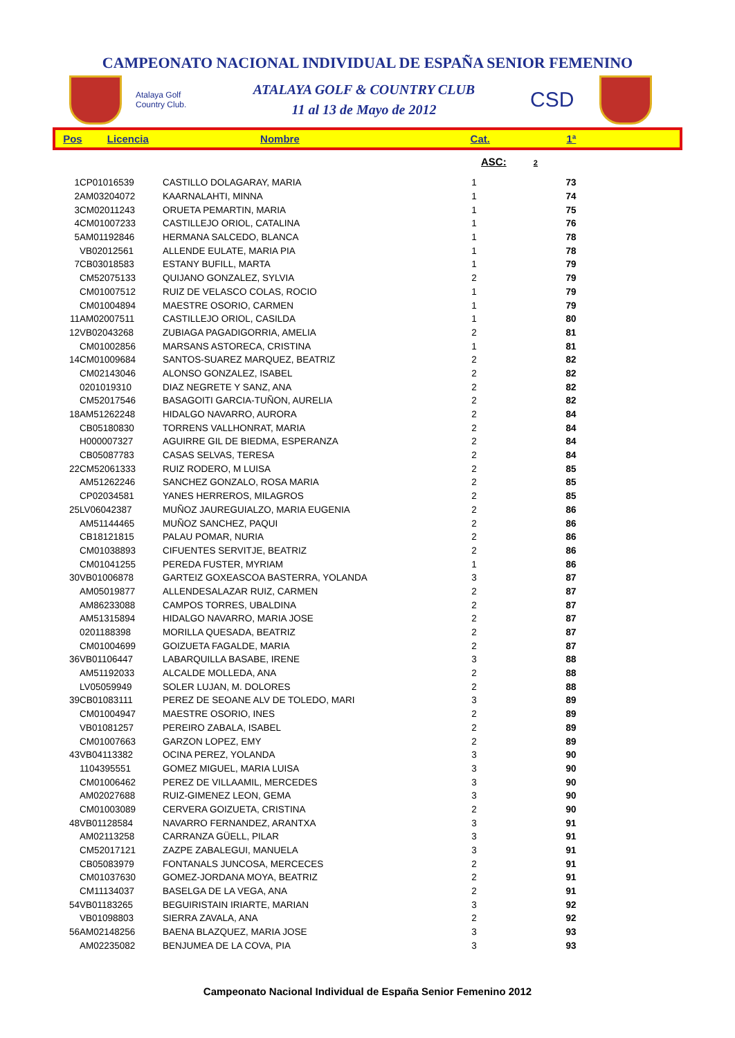CAMPEONATO NACIONAL INDIVIDUAL DE ESPAÑA SENIOR FEMENINO
Atalaya Golf
Country Club.
ATALAYA GOLF & COUNTRY CLUB
11 al 13 de Mayo de 2012
CSD
| Pos | Licencia | Nombre | Cat. | 1ª | |
| --- | --- | --- | --- | --- | --- |
ASC: 2
| 1 | CP01016539 | CASTILLO DOLAGARAY, MARIA | 1 | 73 |
| 2 | AM03204072 | KAARNALAHTI, MINNA | 1 | 74 |
| 3 | CM02011243 | ORUETA PEMARTIN, MARIA | 1 | 75 |
| 4 | CM01007233 | CASTILLEJO ORIOL, CATALINA | 1 | 76 |
| 5 | AM01192846 | HERMANA SALCEDO, BLANCA | 1 | 78 |
| | VB02012561 | ALLENDE EULATE, MARIA PIA | 1 | 78 |
| 7 | CB03018583 | ESTANY BUFILL, MARTA | 1 | 79 |
| | CM52075133 | QUIJANO GONZALEZ, SYLVIA | 2 | 79 |
| | CM01007512 | RUIZ DE VELASCO COLAS, ROCIO | 1 | 79 |
| | CM01004894 | MAESTRE OSORIO, CARMEN | 1 | 79 |
| 11 | AM02007511 | CASTILLEJO ORIOL, CASILDA | 1 | 80 |
| 12 | VB02043268 | ZUBIAGA PAGADIGORRIA, AMELIA | 2 | 81 |
| | CM01002856 | MARSANS ASTORECA, CRISTINA | 1 | 81 |
| 14 | CM01009684 | SANTOS-SUAREZ MARQUEZ, BEATRIZ | 2 | 82 |
| | CM02143046 | ALONSO GONZALEZ, ISABEL | 2 | 82 |
| | 0201019310 | DIAZ NEGRETE Y SANZ, ANA | 2 | 82 |
| | CM52017546 | BASAGOITI GARCIA-TUÑON, AURELIA | 2 | 82 |
| 18 | AM51262248 | HIDALGO NAVARRO, AURORA | 2 | 84 |
| | CB05180830 | TORRENS VALLHONRAT, MARIA | 2 | 84 |
| | H000007327 | AGUIRRE GIL DE BIEDMA, ESPERANZA | 2 | 84 |
| | CB05087783 | CASAS SELVAS, TERESA | 2 | 84 |
| 22 | CM52061333 | RUIZ RODERO, M LUISA | 2 | 85 |
| | AM51262246 | SANCHEZ GONZALO, ROSA MARIA | 2 | 85 |
| | CP02034581 | YANES HERREROS, MILAGROS | 2 | 85 |
| 25 | LV06042387 | MUÑOZ JAUREGUIALZO, MARIA EUGENIA | 2 | 86 |
| | AM51144465 | MUÑOZ SANCHEZ, PAQUI | 2 | 86 |
| | CB18121815 | PALAU POMAR, NURIA | 2 | 86 |
| | CM01038893 | CIFUENTES SERVITJE, BEATRIZ | 2 | 86 |
| | CM01041255 | PEREDA FUSTER, MYRIAM | 1 | 86 |
| 30 | VB01006878 | GARTEIZ GOXEASCOA BASTERRA, YOLANDA | 3 | 87 |
| | AM05019877 | ALLENDESALAZAR RUIZ, CARMEN | 2 | 87 |
| | AM86233088 | CAMPOS TORRES, UBALDINA | 2 | 87 |
| | AM51315894 | HIDALGO NAVARRO, MARIA JOSE | 2 | 87 |
| | 0201188398 | MORILLA QUESADA, BEATRIZ | 2 | 87 |
| | CM01004699 | GOIZUETA FAGALDE, MARIA | 2 | 87 |
| 36 | VB01106447 | LABARQUILLA BASABE, IRENE | 3 | 88 |
| | AM51192033 | ALCALDE MOLLEDA, ANA | 2 | 88 |
| | LV05059949 | SOLER LUJAN, M. DOLORES | 2 | 88 |
| 39 | CB01083111 | PEREZ DE SEOANE ALV DE TOLEDO, MARI | 3 | 89 |
| | CM01004947 | MAESTRE OSORIO, INES | 2 | 89 |
| | VB01081257 | PEREIRO ZABALA, ISABEL | 2 | 89 |
| | CM01007663 | GARZON LOPEZ, EMY | 2 | 89 |
| 43 | VB04113382 | OCINA PEREZ, YOLANDA | 3 | 90 |
| | 1104395551 | GOMEZ MIGUEL, MARIA LUISA | 3 | 90 |
| | CM01006462 | PEREZ DE VILLAAMIL, MERCEDES | 3 | 90 |
| | AM02027688 | RUIZ-GIMENEZ LEON, GEMA | 3 | 90 |
| | CM01003089 | CERVERA GOIZUETA, CRISTINA | 2 | 90 |
| 48 | VB01128584 | NAVARRO FERNANDEZ, ARANTXA | 3 | 91 |
| | AM02113258 | CARRANZA GÜELL, PILAR | 3 | 91 |
| | CM52017121 | ZAZPE ZABALEGUI, MANUELA | 3 | 91 |
| | CB05083979 | FONTANALS JUNCOSA, MERCECES | 2 | 91 |
| | CM01037630 | GOMEZ-JORDANA MOYA, BEATRIZ | 2 | 91 |
| | CM11134037 | BASELGA DE LA VEGA, ANA | 2 | 91 |
| 54 | VB01183265 | BEGUIRISTAIN IRIARTE, MARIAN | 3 | 92 |
| | VB01098803 | SIERRA ZAVALA, ANA | 2 | 92 |
| 56 | AM02148256 | BAENA BLAZQUEZ, MARIA JOSE | 3 | 93 |
| | AM02235082 | BENJUMEA DE LA COVA, PIA | 3 | 93 |
Campeonato Nacional Individual de España Senior Femenino 2012